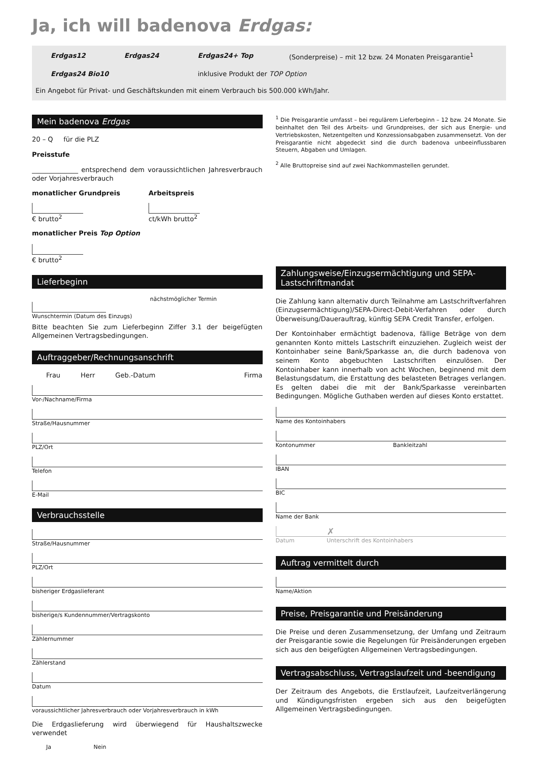Ja, ich will badenova Erdgas:
Erdgas12 Erdgas24 Erdgas24+ Top (Sonderpreise) – mit 12 bzw. 24 Monaten Preisgarantie<sup>1</sup>
Erdgas24 Bio10 inklusive Produkt der TOP Option
Ein Angebot für Privat- und Geschäftskunden mit einem Verbrauch bis 500.000 kWh/Jahr.
Mein badenova Erdgas
20 – Q für die PLZ
Preisstufe
______________ entsprechend dem voraussichtlichen Jahresverbrauch oder Vorjahresverbrauch
monatlicher Grundpreis
€ brutto<sup>2</sup>
Arbeitspreis
ct/kWh brutto<sup>2</sup>
monatlicher Preis Top Option
€ brutto<sup>2</sup>
Lieferbeginn
nächstmöglicher Termin
Wunschtermin (Datum des Einzugs)
Bitte beachten Sie zum Lieferbeginn Ziffer 3.1 der beigefügten Allgemeinen Vertragsbedingungen.
Auftraggeber/Rechnungsanschrift
Frau Herr Geb.-Datum Firma
Vor-/Nachname/Firma
Straße/Hausnummer
PLZ/Ort
Telefon
E-Mail
Verbrauchsstelle
Straße/Hausnummer
PLZ/Ort
bisheriger Erdgaslieferant
bisherige/s Kundennummer/Vertragskonto
Zählernummer
Zählerstand
Datum
voraussichtlicher Jahresverbrauch oder Vorjahresverbrauch in kWh
Die Erdgaslieferung wird überwiegend für Haushaltszwecke verwendet
Ja Nein
<sup>1</sup> Die Preisgarantie umfasst – bei regulärem Lieferbeginn – 12 bzw. 24 Monate. Sie beinhaltet den Teil des Arbeits- und Grundpreises, der sich aus Energie- und Vertriebskosten, Netzentgelten und Konzessionsabgaben zusammensetzt. Von der Preisgarantie nicht abgedeckt sind die durch badenova unbeeinflussbaren Steuern, Abgaben und Umlagen.
<sup>2</sup> Alle Bruttopreise sind auf zwei Nachkommastellen gerundet.
Zahlungsweise/Einzugsermächtigung und SEPA-Lastschriftmandat
Die Zahlung kann alternativ durch Teilnahme am Lastschriftverfahren (Einzugsermächtigung)/SEPA-Direct-Debit-Verfahren oder durch Überweisung/Dauerauftrag, künftig SEPA Credit Transfer, erfolgen.
Der Kontoinhaber ermächtigt badenova, fällige Beträge von dem genannten Konto mittels Lastschrift einzuziehen. Zugleich weist der Kontoinhaber seine Bank/Sparkasse an, die durch badenova von seinem Konto abgebuchten Lastschriften einzulösen. Der Kontoinhaber kann innerhalb von acht Wochen, beginnend mit dem Belastungsdatum, die Erstattung des belasteten Betrages verlangen. Es gelten dabei die mit der Bank/Sparkasse vereinbarten Bedingungen. Mögliche Guthaben werden auf dieses Konto erstattet.
Name des Kontoinhabers
Kontonummer Bankleitzahl
IBAN
BIC
Name der Bank
✗
Datum Unterschrift des Kontoinhabers
Auftrag vermittelt durch
Name/Aktion
Preise, Preisgarantie und Preisänderung
Die Preise und deren Zusammensetzung, der Umfang und Zeitraum der Preisgarantie sowie die Regelungen für Preisänderungen ergeben sich aus den beigefügten Allgemeinen Vertragsbedingungen.
Vertragsabschluss, Vertragslaufzeit und -beendigung
Der Zeitraum des Angebots, die Erstlaufzeit, Laufzeitverlängerung und Kündigungsfristen ergeben sich aus den beigefügten Allgemeinen Vertragsbedingungen.